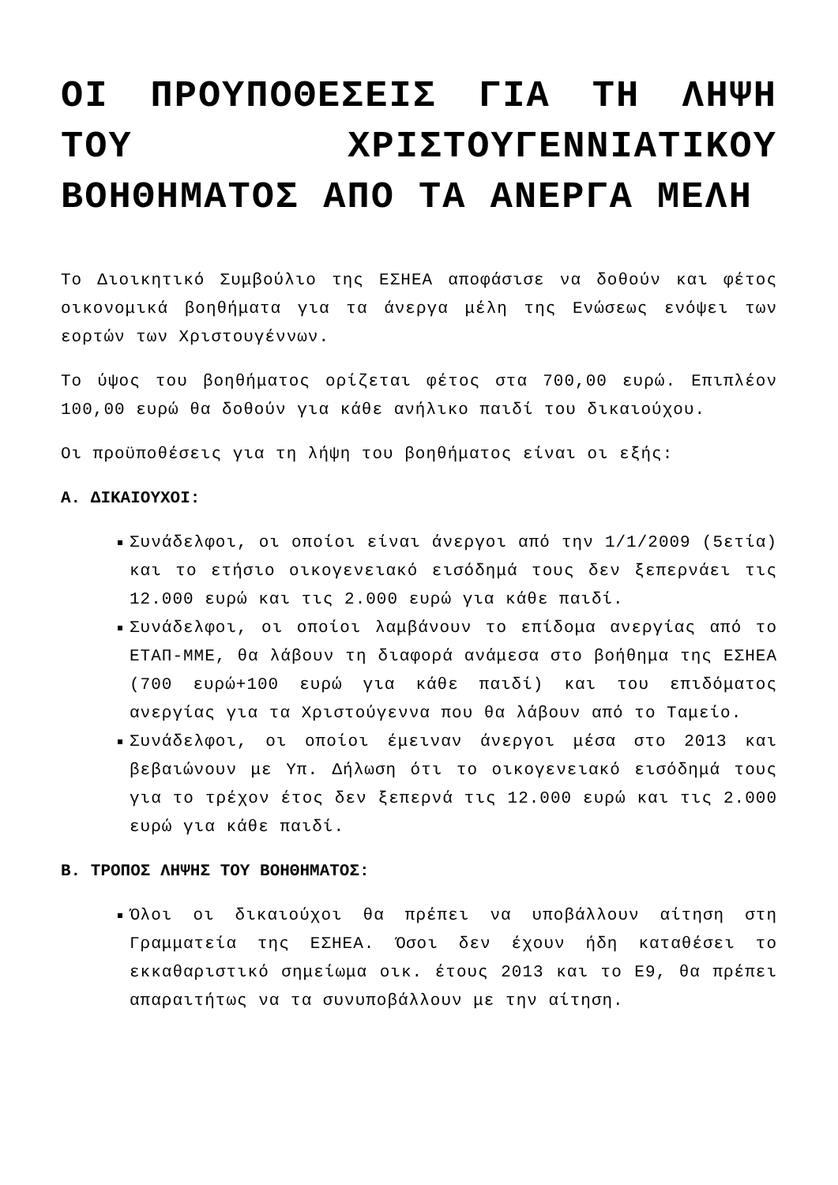ΟΙ ΠΡΟΥΠΟΘΕΣΕΙΣ ΓΙΑ ΤΗ ΛΗΨΗ ΤΟΥ ΧΡΙΣΤΟΥΓΕΝΝΙΑΤΙΚΟΥ ΒΟΗΘΗΜΑΤΟΣ ΑΠΟ ΤΑ ΑΝΕΡΓΑ ΜΕΛΗ
Το Διοικητικό Συμβούλιο της ΕΣΗΕΑ αποφάσισε να δοθούν και φέτος οικονομικά βοηθήματα για τα άνεργα μέλη της Ενώσεως ενόψει των εορτών των Χριστουγέννων.
Το ύψος του βοηθήματος ορίζεται φέτος στα 700,00 ευρώ. Επιπλέον 100,00 ευρώ θα δοθούν για κάθε ανήλικο παιδί του δικαιούχου.
Οι προϋποθέσεις για τη λήψη του βοηθήματος είναι οι εξής:
Α. ΔΙΚΑΙΟΥΧΟΙ:
Συνάδελφοι, οι οποίοι είναι άνεργοι από την 1/1/2009 (5ετία) και το ετήσιο οικογενειακό εισόδημά τους δεν ξεπερνάει τις 12.000 ευρώ και τις 2.000 ευρώ για κάθε παιδί.
Συνάδελφοι, οι οποίοι λαμβάνουν το επίδομα ανεργίας από το ΕΤΑΠ-ΜΜΕ, θα λάβουν τη διαφορά ανάμεσα στο βοήθημα της ΕΣΗΕΑ (700 ευρώ+100 ευρώ για κάθε παιδί) και του επιδόματος ανεργίας για τα Χριστούγεννα που θα λάβουν από το Ταμείο.
Συνάδελφοι, οι οποίοι έμειναν άνεργοι μέσα στο 2013 και βεβαιώνουν με Υπ. Δήλωση ότι το οικογενειακό εισόδημά τους για το τρέχον έτος δεν ξεπερνά τις 12.000 ευρώ και τις 2.000 ευρώ για κάθε παιδί.
Β. ΤΡΟΠΟΣ ΛΗΨΗΣ ΤΟΥ ΒΟΗΘΗΜΑΤΟΣ:
Όλοι οι δικαιούχοι θα πρέπει να υποβάλλουν αίτηση στη Γραμματεία της ΕΣΗΕΑ. Όσοι δεν έχουν ήδη καταθέσει το εκκαθαριστικό σημείωμα οικ. έτους 2013 και το Ε9, θα πρέπει απαραιτήτως να τα συνυποβάλλουν με την αίτηση.